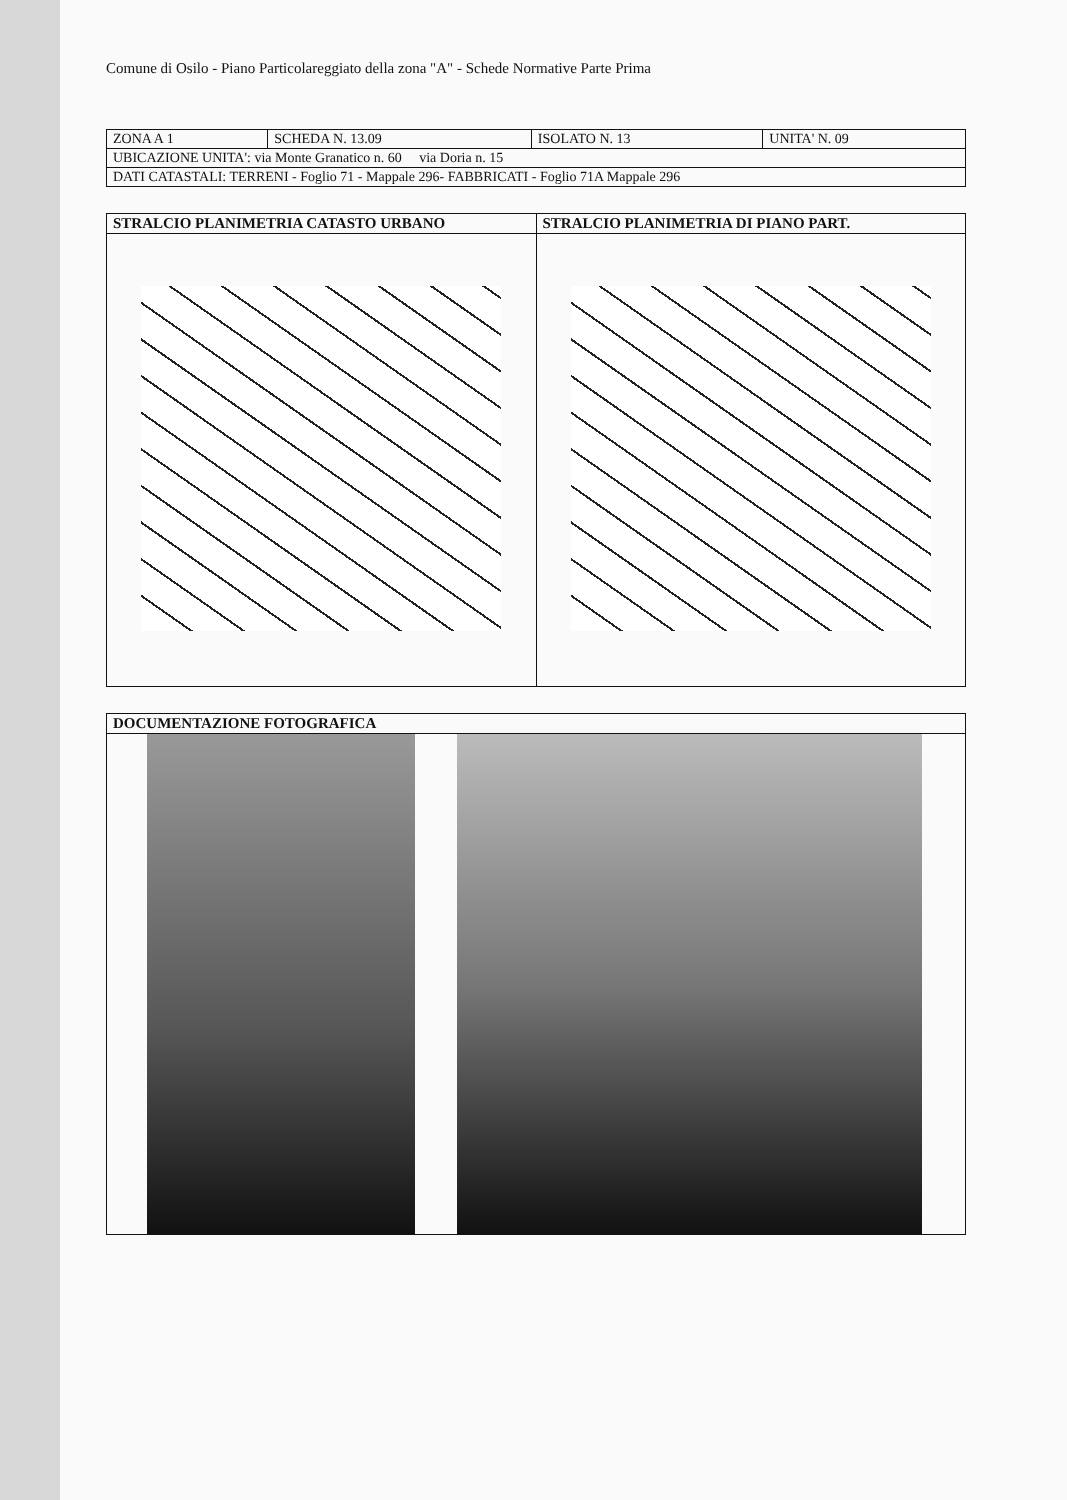Comune di Osilo - Piano Particolareggiato della zona "A" - Schede Normative Parte Prima
| ZONA A 1 | SCHEDA N. 13.09 | ISOLATO N. 13 | UNITA' N. 09 |
| UBICAZIONE UNITA': via Monte Granatico n. 60 via Doria n. 15 | | | |
| DATI CATASTALI: TERRENI - Foglio 71 - Mappale 296- FABBRICATI - Foglio 71A Mappale 296 | | | |
| STRALCIO PLANIMETRIA CATASTO URBANO | STRALCIO PLANIMETRIA DI PIANO PART. |
| --- | --- |
| DOCUMENTAZIONE FOTOGRAFICA |
| --- |